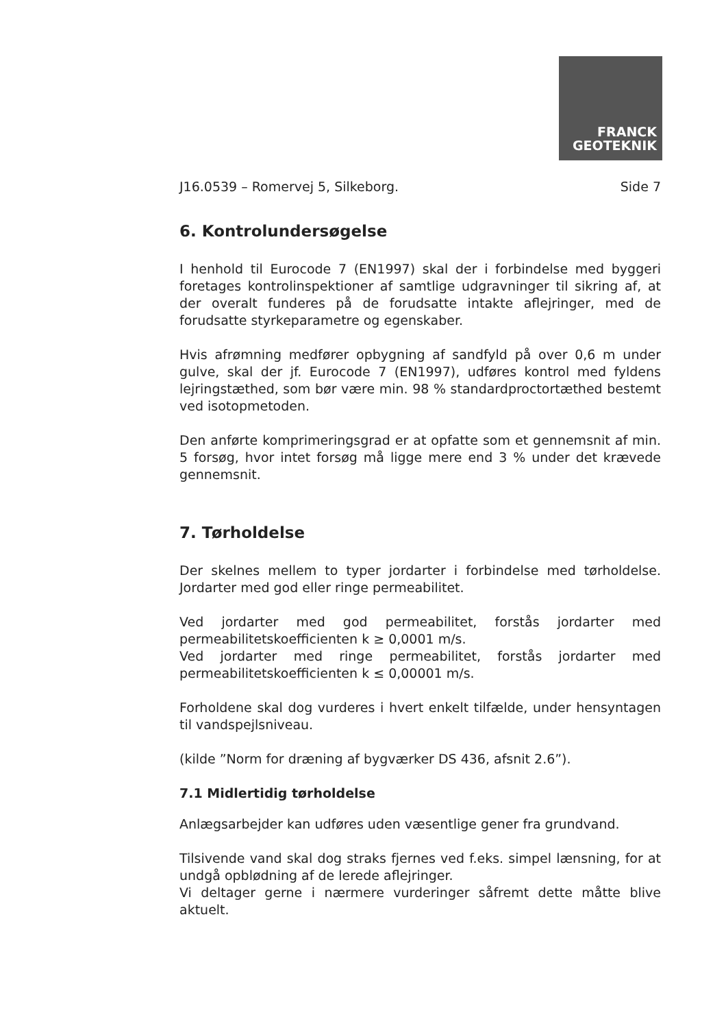FRANCK
GEOTEKNIK
J16.0539 – Romervej 5, Silkeborg. Side 7
6. Kontrolundersøgelse
I henhold til Eurocode 7 (EN1997) skal der i forbindelse med byggeri foretages kontrolinspektioner af samtlige udgravninger til sikring af, at der overalt funderes på de forudsatte intakte aflejringer, med de forudsatte styrkeparametre og egenskaber.
Hvis afrømning medfører opbygning af sandfyld på over 0,6 m under gulve, skal der jf. Eurocode 7 (EN1997), udføres kontrol med fyldens lejringstæthed, som bør være min. 98 % standardproctortæthed bestemt ved isotopmetoden.
Den anførte komprimeringsgrad er at opfatte som et gennemsnit af min. 5 forsøg, hvor intet forsøg må ligge mere end 3 % under det krævede gennemsnit.
7. Tørholdelse
Der skelnes mellem to typer jordarter i forbindelse med tørholdelse. Jordarter med god eller ringe permeabilitet.
Ved jordarter med god permeabilitet, forstås jordarter med permeabilitetskoefficienten k ≥ 0,0001 m/s.
Ved jordarter med ringe permeabilitet, forstås jordarter med permeabilitetskoefficienten k ≤ 0,00001 m/s.
Forholdene skal dog vurderes i hvert enkelt tilfælde, under hensyntagen til vandspejlsniveau.
(kilde ”Norm for dræning af bygværker DS 436, afsnit 2.6”).
7.1 Midlertidig tørholdelse
Anlægsarbejder kan udføres uden væsentlige gener fra grundvand.
Tilsivende vand skal dog straks fjernes ved f.eks. simpel lænsning, for at undgå opblødning af de lerede aflejringer.
Vi deltager gerne i nærmere vurderinger såfremt dette måtte blive aktuelt.